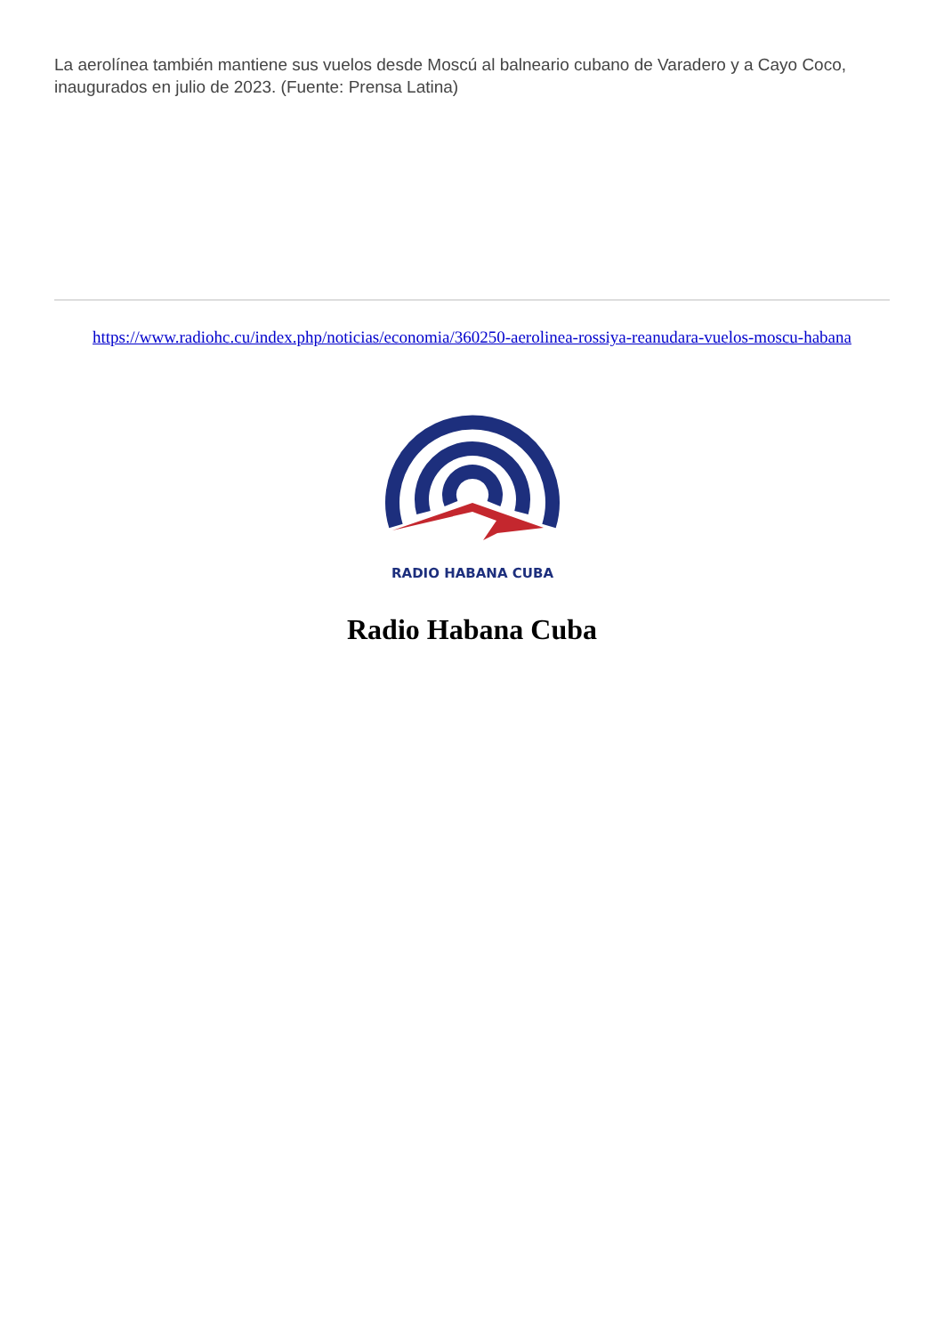La aerolínea también mantiene sus vuelos desde Moscú al balneario cubano de Varadero y a Cayo Coco, inaugurados en julio de 2023. (Fuente: Prensa Latina)
https://www.radiohc.cu/index.php/noticias/economia/360250-aerolinea-rossiya-reanudara-vuelos-moscu-habana
RADIO HABANA CUBA
Radio Habana Cuba